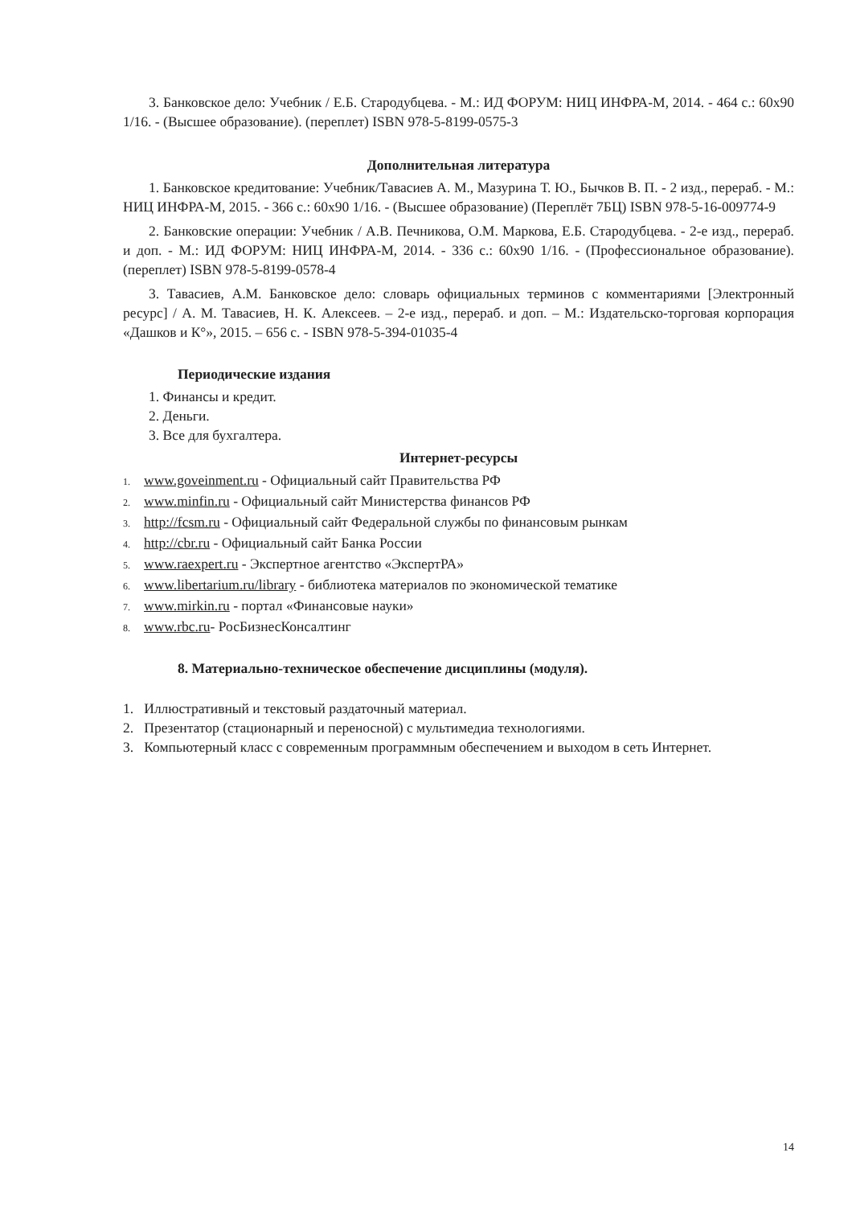3. Банковское дело: Учебник / Е.Б. Стародубцева. - М.: ИД ФОРУМ: НИЦ ИНФРА-М, 2014. - 464 с.: 60x90 1/16. - (Высшее образование). (переплет) ISBN 978-5-8199-0575-3
Дополнительная литература
1. Банковское кредитование: Учебник/Тавасиев А. М., Мазурина Т. Ю., Бычков В. П. - 2 изд., перераб. - М.: НИЦ ИНФРА-М, 2015. - 366 с.: 60x90 1/16. - (Высшее образование) (Переплёт 7БЦ) ISBN 978-5-16-009774-9
2. Банковские операции: Учебник / А.В. Печникова, О.М. Маркова, Е.Б. Стародубцева. - 2-е изд., перераб. и доп. - М.: ИД ФОРУМ: НИЦ ИНФРА-М, 2014. - 336 с.: 60x90 1/16. - (Профессиональное образование). (переплет) ISBN 978-5-8199-0578-4
3. Тавасиев, А.М. Банковское дело: словарь официальных терминов с комментариями [Электронный ресурс] / А. М. Тавасиев, Н. К. Алексеев. – 2-е изд., перераб. и доп. – М.: Издательско-торговая корпорация «Дашков и К°», 2015. – 656 с. - ISBN 978-5-394-01035-4
Периодические издания
1. Финансы и кредит.
2. Деньги.
3. Все для бухгалтера.
Интернет-ресурсы
1. www.goveinment.ru - Официальный сайт Правительства РФ
2. www.minfin.ru - Официальный сайт Министерства финансов РФ
3. http://fcsm.ru - Официальный сайт Федеральной службы по финансовым рынкам
4. http://cbr.ru - Официальный сайт Банка России
5. www.raexpert.ru - Экспертное агентство «ЭкспертРА»
6. www.libertarium.ru/library - библиотека материалов по экономической тематике
7. www.mirkin.ru - портал «Финансовые науки»
8. www.rbc.ru- РосБизнесКонсалтинг
8. Материально-техническое обеспечение дисциплины (модуля).
1. Иллюстративный и текстовый раздаточный материал.
2. Презентатор (стационарный и переносной) с мультимедиа технологиями.
3. Компьютерный класс с современным программным обеспечением и выходом в сеть Интернет.
14